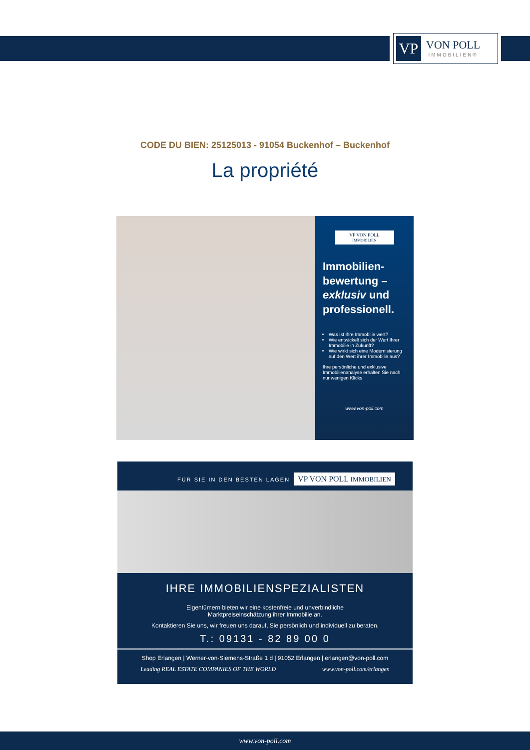VP
VON POLL
IMMOBILIEN®
CODE DU BIEN: 25125013 - 91054 Buckenhof – Buckenhof
La propriété
VP VON POLL
IMMOBILIEN
Immobilien-bewertung – exklusiv und professionell.
Was ist Ihre Immobilie wert?
Wie entwickelt sich der Wert Ihrer Immobilie in Zukunft?
Wie wirkt sich eine Modernisierung auf den Wert ihrer Immobilie aus?
Ihre persönliche und exklusive Immobilienanalyse erhalten Sie nach nur wenigen Klicks.
www.von-poll.com
FÜR SIE IN DEN BESTEN LAGEN VP VON POLL IMMOBILIEN
IHRE IMMOBILIENSPEZIALISTEN
Eigentümern bieten wir eine kostenfreie und unverbindliche
Marktpreiseinschätzung ihrer Immobilie an.
Kontaktieren Sie uns, wir freuen uns darauf, Sie persönlich und individuell zu beraten.
T.: 09131 - 82 89 00 0
Shop Erlangen | Werner-von-Siemens-Straße 1 d | 91052 Erlangen | erlangen@von-poll.com
Leading REAL ESTATE COMPANIES OF THE WORLD www.von-poll.com/erlangen
www.von-poll.com